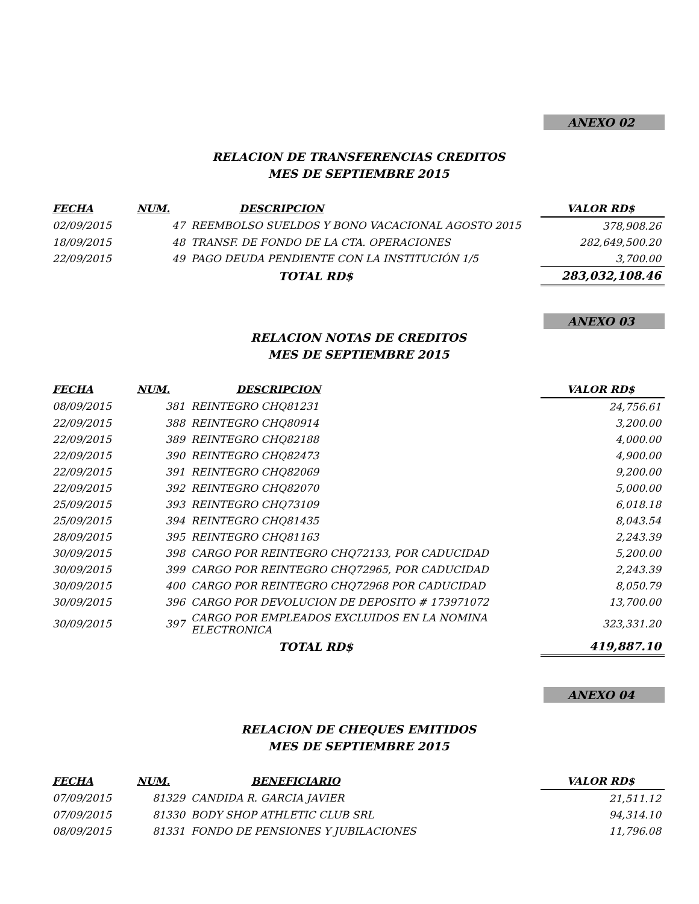ANEXO 02
RELACION DE TRANSFERENCIAS CREDITOS
MES DE SEPTIEMBRE 2015
| FECHA | NUM. | DESCRIPCION | VALOR RD$ |
| --- | --- | --- | --- |
| 02/09/2015 | 47 | REEMBOLSO SUELDOS Y BONO VACACIONAL AGOSTO 2015 | 378,908.26 |
| 18/09/2015 | 48 | TRANSF. DE FONDO DE LA CTA. OPERACIONES | 282,649,500.20 |
| 22/09/2015 | 49 | PAGO DEUDA PENDIENTE CON LA INSTITUCIÓN 1/5 | 3,700.00 |
| | | TOTAL RD$ | 283,032,108.46 |
ANEXO 03
RELACION NOTAS DE CREDITOS
MES DE SEPTIEMBRE 2015
| FECHA | NUM. | DESCRIPCION | VALOR RD$ |
| --- | --- | --- | --- |
| 08/09/2015 | 381 | REINTEGRO CHQ81231 | 24,756.61 |
| 22/09/2015 | 388 | REINTEGRO CHQ80914 | 3,200.00 |
| 22/09/2015 | 389 | REINTEGRO CHQ82188 | 4,000.00 |
| 22/09/2015 | 390 | REINTEGRO CHQ82473 | 4,900.00 |
| 22/09/2015 | 391 | REINTEGRO CHQ82069 | 9,200.00 |
| 22/09/2015 | 392 | REINTEGRO CHQ82070 | 5,000.00 |
| 25/09/2015 | 393 | REINTEGRO CHQ73109 | 6,018.18 |
| 25/09/2015 | 394 | REINTEGRO CHQ81435 | 8,043.54 |
| 28/09/2015 | 395 | REINTEGRO CHQ81163 | 2,243.39 |
| 30/09/2015 | 398 | CARGO POR REINTEGRO CHQ72133, POR CADUCIDAD | 5,200.00 |
| 30/09/2015 | 399 | CARGO POR REINTEGRO CHQ72965, POR CADUCIDAD | 2,243.39 |
| 30/09/2015 | 400 | CARGO POR REINTEGRO CHQ72968 POR CADUCIDAD | 8,050.79 |
| 30/09/2015 | 396 | CARGO POR DEVOLUCION DE DEPOSITO # 173971072 | 13,700.00 |
| 30/09/2015 | 397 | CARGO POR EMPLEADOS EXCLUIDOS EN LA NOMINA ELECTRONICA | 323,331.20 |
| | | TOTAL RD$ | 419,887.10 |
ANEXO 04
RELACION DE CHEQUES EMITIDOS
MES DE SEPTIEMBRE 2015
| FECHA | NUM. | BENEFICIARIO | VALOR RD$ |
| --- | --- | --- | --- |
| 07/09/2015 | 81329 | CANDIDA R. GARCIA JAVIER | 21,511.12 |
| 07/09/2015 | 81330 | BODY SHOP ATHLETIC CLUB SRL | 94,314.10 |
| 08/09/2015 | 81331 | FONDO DE PENSIONES Y JUBILACIONES | 11,796.08 |